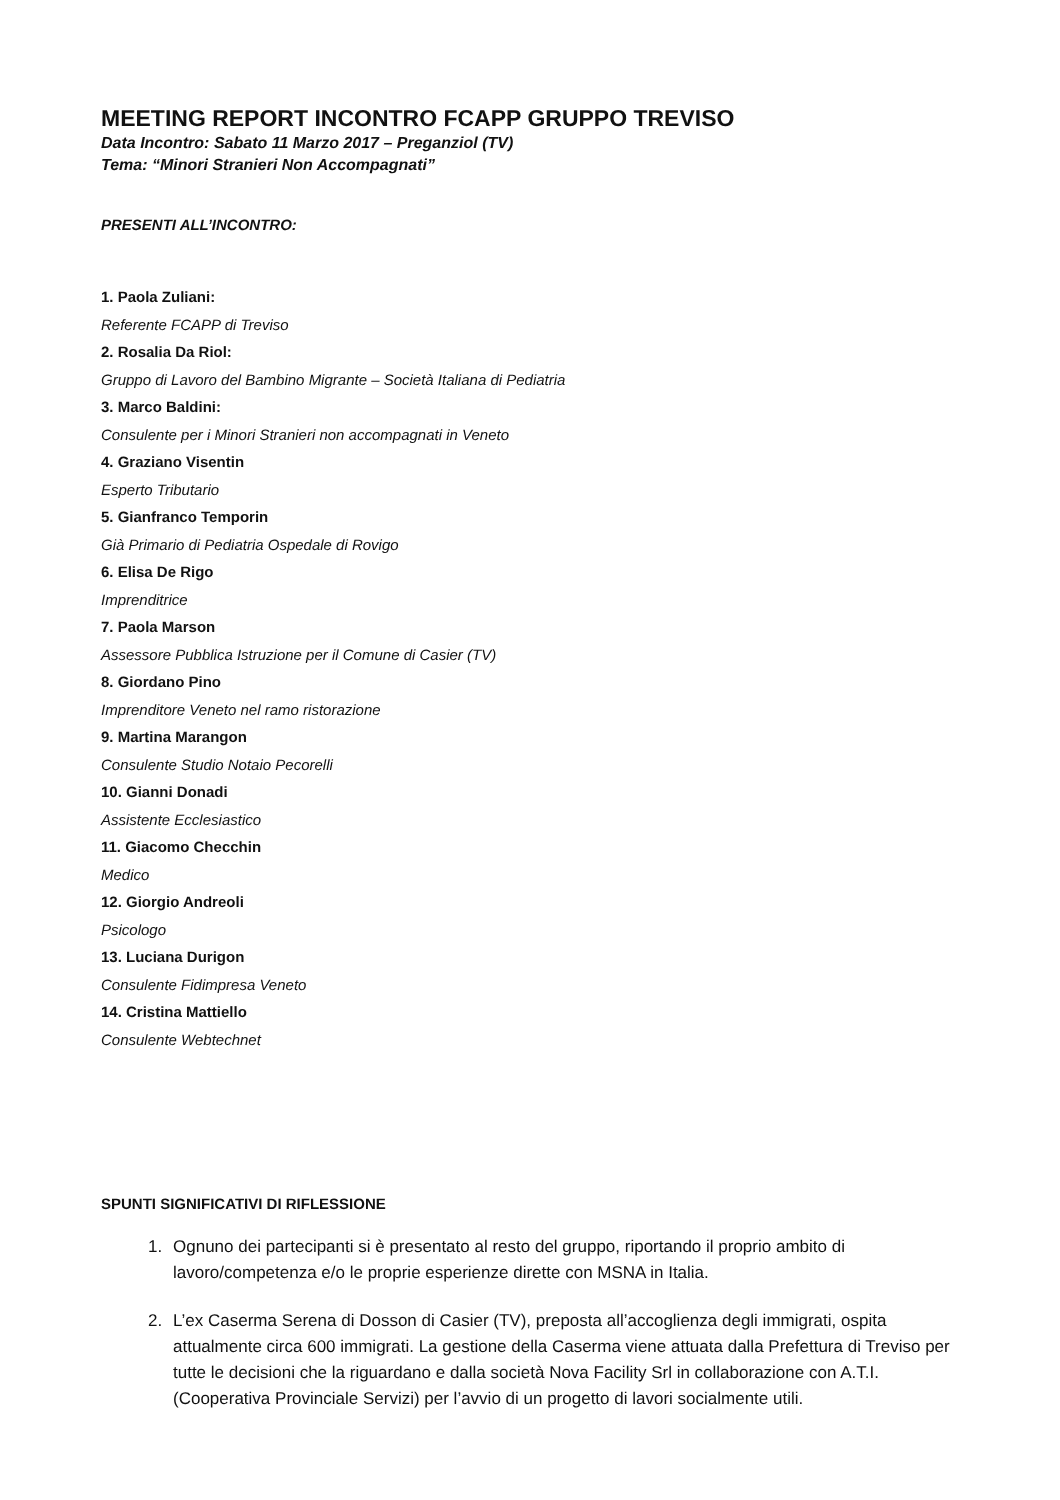MEETING REPORT INCONTRO FCAPP GRUPPO TREVISO
Data Incontro: Sabato 11 Marzo 2017 – Preganziol (TV)
Tema: “Minori Stranieri Non Accompagnati”
PRESENTI ALL’INCONTRO:
1. Paola Zuliani:
Referente FCAPP di Treviso
2. Rosalia Da Riol:
Gruppo di Lavoro del Bambino Migrante – Società Italiana di Pediatria
3. Marco Baldini:
Consulente per i Minori Stranieri non accompagnati in Veneto
4. Graziano Visentin
Esperto Tributario
5. Gianfranco Temporin
Già Primario di Pediatria Ospedale di Rovigo
6. Elisa De Rigo
Imprenditrice
7. Paola Marson
Assessore Pubblica Istruzione per il Comune di Casier (TV)
8. Giordano Pino
Imprenditore Veneto nel ramo ristorazione
9. Martina Marangon
Consulente Studio Notaio Pecorelli
10. Gianni Donadi
Assistente Ecclesiastico
11. Giacomo Checchin
Medico
12. Giorgio Andreoli
Psicologo
13. Luciana Durigon
Consulente Fidimpresa Veneto
14. Cristina Mattiello
Consulente Webtechnet
SPUNTI SIGNIFICATIVI DI RIFLESSIONE
1. Ognuno dei partecipanti si è presentato al resto del gruppo, riportando il proprio ambito di lavoro/competenza e/o le proprie esperienze dirette con MSNA in Italia.
2. L’ex Caserma Serena di Dosson di Casier (TV), preposta all’accoglienza degli immigrati, ospita attualmente circa 600 immigrati. La gestione della Caserma viene attuata dalla Prefettura di Treviso per tutte le decisioni che la riguardano e dalla società Nova Facility Srl in collaborazione con A.T.I. (Cooperativa Provinciale Servizi) per l’avvio di un progetto di lavori socialmente utili.